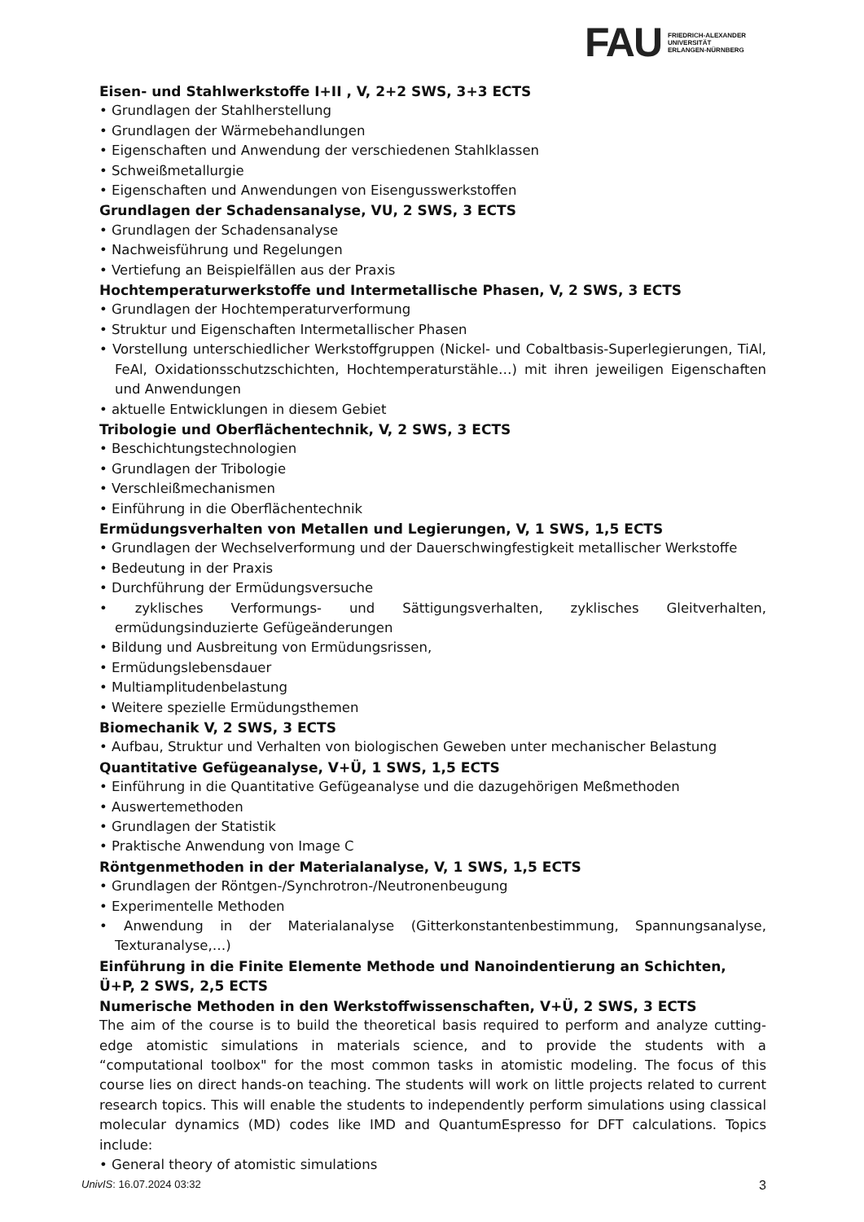FAU
FRIEDRICH-ALEXANDER
UNIVERSITÄT
ERLANGEN-NÜRNBERG
Eisen- und Stahlwerkstoffe I+II , V, 2+2 SWS, 3+3 ECTS
• Grundlagen der Stahlherstellung
• Grundlagen der Wärmebehandlungen
• Eigenschaften und Anwendung der verschiedenen Stahlklassen
• Schweißmetallurgie
• Eigenschaften und Anwendungen von Eisengusswerkstoffen
Grundlagen der Schadensanalyse, VU, 2 SWS, 3 ECTS
• Grundlagen der Schadensanalyse
• Nachweisführung und Regelungen
• Vertiefung an Beispielfällen aus der Praxis
Hochtemperaturwerkstoffe und Intermetallische Phasen, V, 2 SWS, 3 ECTS
• Grundlagen der Hochtemperaturverformung
• Struktur und Eigenschaften Intermetallischer Phasen
• Vorstellung unterschiedlicher Werkstoffgruppen (Nickel- und Cobaltbasis-Superlegierungen, TiAl, FeAl, Oxidationsschutzschichten, Hochtemperaturstähle…) mit ihren jeweiligen Eigenschaften und Anwendungen
• aktuelle Entwicklungen in diesem Gebiet
Tribologie und Oberflächentechnik, V, 2 SWS, 3 ECTS
• Beschichtungstechnologien
• Grundlagen der Tribologie
• Verschleißmechanismen
• Einführung in die Oberflächentechnik
Ermüdungsverhalten von Metallen und Legierungen, V, 1 SWS, 1,5 ECTS
• Grundlagen der Wechselverformung und der Dauerschwingfestigkeit metallischer Werkstoffe
• Bedeutung in der Praxis
• Durchführung der Ermüdungsversuche
• zyklisches Verformungs- und Sättigungsverhalten, zyklisches Gleitverhalten, ermüdungsinduzierte Gefügeänderungen
• Bildung und Ausbreitung von Ermüdungsrissen,
• Ermüdungslebensdauer
• Multiamplitudenbelastung
• Weitere spezielle Ermüdungsthemen
Biomechanik V, 2 SWS, 3 ECTS
• Aufbau, Struktur und Verhalten von biologischen Geweben unter mechanischer Belastung
Quantitative Gefügeanalyse, V+Ü, 1 SWS, 1,5 ECTS
• Einführung in die Quantitative Gefügeanalyse und die dazugehörigen Meßmethoden
• Auswertemethoden
• Grundlagen der Statistik
• Praktische Anwendung von Image C
Röntgenmethoden in der Materialanalyse, V, 1 SWS, 1,5 ECTS
• Grundlagen der Röntgen-/Synchrotron-/Neutronenbeugung
• Experimentelle Methoden
• Anwendung in der Materialanalyse (Gitterkonstantenbestimmung, Spannungsanalyse, Texturanalyse,…)
Einführung in die Finite Elemente Methode und Nanoindentierung an Schichten, Ü+P, 2 SWS, 2,5 ECTS
Numerische Methoden in den Werkstoffwissenschaften, V+Ü, 2 SWS, 3 ECTS
The aim of the course is to build the theoretical basis required to perform and analyze cutting-edge atomistic simulations in materials science, and to provide the students with a “computational toolbox" for the most common tasks in atomistic modeling. The focus of this course lies on direct hands-on teaching. The students will work on little projects related to current research topics. This will enable the students to independently perform simulations using classical molecular dynamics (MD) codes like IMD and QuantumEspresso for DFT calculations. Topics include:
• General theory of atomistic simulations
UnivIS: 16.07.2024 03:32 3